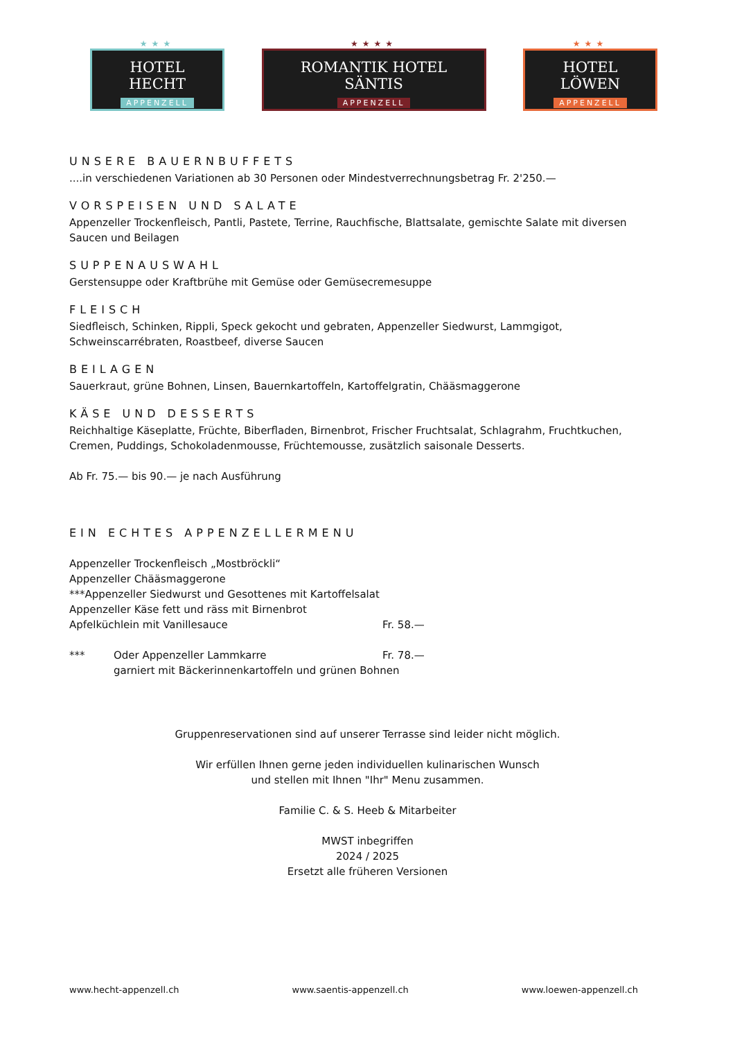★★★
HOTEL HECHT
APPENZELL
★★★★
ROMANTIK HOTEL SÄNTIS
APPENZELL
★★★
HOTEL LÖWEN
APPENZELL
UNSERE BAUERNBUFFETS
....in verschiedenen Variationen ab 30 Personen oder Mindestverrechnungsbetrag Fr. 2'250.—
VORSPEISEN UND SALATE
Appenzeller Trockenfleisch, Pantli, Pastete, Terrine, Rauchfische, Blattsalate, gemischte Salate mit diversen Saucen und Beilagen
SUPPENAUSWAHL
Gerstensuppe oder Kraftbrühe mit Gemüse oder Gemüsecremesuppe
FLEISCH
Siedfleisch, Schinken, Rippli, Speck gekocht und gebraten, Appenzeller Siedwurst, Lammgigot,
Schweinscarrébraten, Roastbeef, diverse Saucen
BEILAGEN
Sauerkraut, grüne Bohnen, Linsen, Bauernkartoffeln, Kartoffelgratin, Chääsmaggerone
KÄSE UND DESSERTS
Reichhaltige Käseplatte, Früchte, Biberfladen, Birnenbrot, Frischer Fruchtsalat, Schlagrahm, Fruchtkuchen, Cremen, Puddings, Schokoladenmousse, Früchtemousse, zusätzlich saisonale Desserts.
Ab Fr. 75.— bis 90.— je nach Ausführung
EIN ECHTES APPENZELLERMENU
Appenzeller Trockenfleisch „Mostbröckli“
Appenzeller Chääsmaggerone
***Appenzeller Siedwurst und Gesottenes mit Kartoffelsalat
Appenzeller Käse fett und räss mit Birnenbrot
Apfelküchlein mit Vanillesauce Fr. 58.—
*** Oder Appenzeller Lammkarre Fr. 78.—
garniert mit Bäckerinnenkartoffeln und grünen Bohnen
Gruppenreservationen sind auf unserer Terrasse sind leider nicht möglich.
Wir erfüllen Ihnen gerne jeden individuellen kulinarischen Wunsch
und stellen mit Ihnen "Ihr" Menu zusammen.
Familie C. & S. Heeb & Mitarbeiter
MWST inbegriffen
2024 / 2025
Ersetzt alle früheren Versionen
www.hecht-appenzell.ch www.saentis-appenzell.ch www.loewen-appenzell.ch